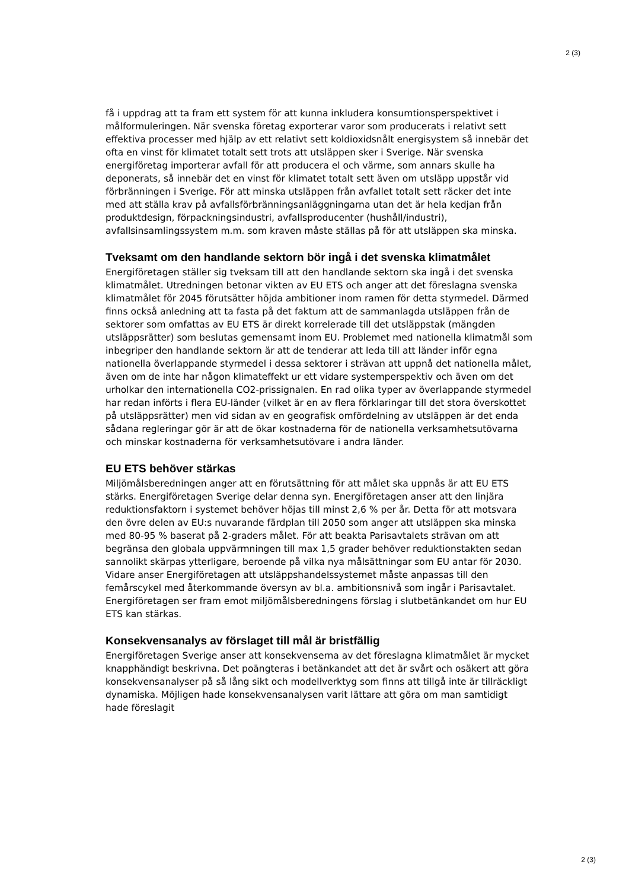2 (3)
få i uppdrag att ta fram ett system för att kunna inkludera konsumtionsperspektivet i målformuleringen. När svenska företag exporterar varor som producerats i relativt sett effektiva processer med hjälp av ett relativt sett koldioxidsnålt energisystem så innebär det ofta en vinst för klimatet totalt sett trots att utsläppen sker i Sverige. När svenska energiföretag importerar avfall för att producera el och värme, som annars skulle ha deponerats, så innebär det en vinst för klimatet totalt sett även om utsläpp uppstår vid förbränningen i Sverige. För att minska utsläppen från avfallet totalt sett räcker det inte med att ställa krav på avfallsförbränningsanläggningarna utan det är hela kedjan från produktdesign, förpackningsindustri, avfallsproducenter (hushåll/industri), avfallsinsamlingssystem m.m. som kraven måste ställas på för att utsläppen ska minska.
Tveksamt om den handlande sektorn bör ingå i det svenska klimatmålet
Energiföretagen ställer sig tveksam till att den handlande sektorn ska ingå i det svenska klimatmålet. Utredningen betonar vikten av EU ETS och anger att det föreslagna svenska klimatmålet för 2045 förutsätter höjda ambitioner inom ramen för detta styrmedel. Därmed finns också anledning att ta fasta på det faktum att de sammanlagda utsläppen från de sektorer som omfattas av EU ETS är direkt korrelerade till det utsläppstak (mängden utsläppsrätter) som beslutas gemensamt inom EU. Problemet med nationella klimatmål som inbegriper den handlande sektorn är att de tenderar att leda till att länder inför egna nationella överlappande styrmedel i dessa sektorer i strävan att uppnå det nationella målet, även om de inte har någon klimateffekt ur ett vidare systemperspektiv och även om det urholkar den internationella CO2-prissignalen. En rad olika typer av överlappande styrmedel har redan införts i flera EU-länder (vilket är en av flera förklaringar till det stora överskottet på utsläppsrätter) men vid sidan av en geografisk omfördelning av utsläppen är det enda sådana regleringar gör är att de ökar kostnaderna för de nationella verksamhetsutövarna och minskar kostnaderna för verksamhetsutövare i andra länder.
EU ETS behöver stärkas
Miljömålsberedningen anger att en förutsättning för att målet ska uppnås är att EU ETS stärks. Energiföretagen Sverige delar denna syn. Energiföretagen anser att den linjära reduktionsfaktorn i systemet behöver höjas till minst 2,6 % per år. Detta för att motsvara den övre delen av EU:s nuvarande färdplan till 2050 som anger att utsläppen ska minska med 80-95 % baserat på 2-graders målet. För att beakta Parisavtalets strävan om att begränsa den globala uppvärmningen till max 1,5 grader behöver reduktionstakten sedan sannolikt skärpas ytterligare, beroende på vilka nya målsättningar som EU antar för 2030. Vidare anser Energiföretagen att utsläppshandelssystemet måste anpassas till den femårscykel med återkommande översyn av bl.a. ambitionsnivå som ingår i Parisavtalet. Energiföretagen ser fram emot miljömålsberedningens förslag i slutbetänkandet om hur EU ETS kan stärkas.
Konsekvensanalys av förslaget till mål är bristfällig
Energiföretagen Sverige anser att konsekvenserna av det föreslagna klimatmålet är mycket knapphändigt beskrivna. Det poängteras i betänkandet att det är svårt och osäkert att göra konsekvensanalyser på så lång sikt och modellverktyg som finns att tillgå inte är tillräckligt dynamiska. Möjligen hade konsekvensanalysen varit lättare att göra om man samtidigt hade föreslagit
2 (3)